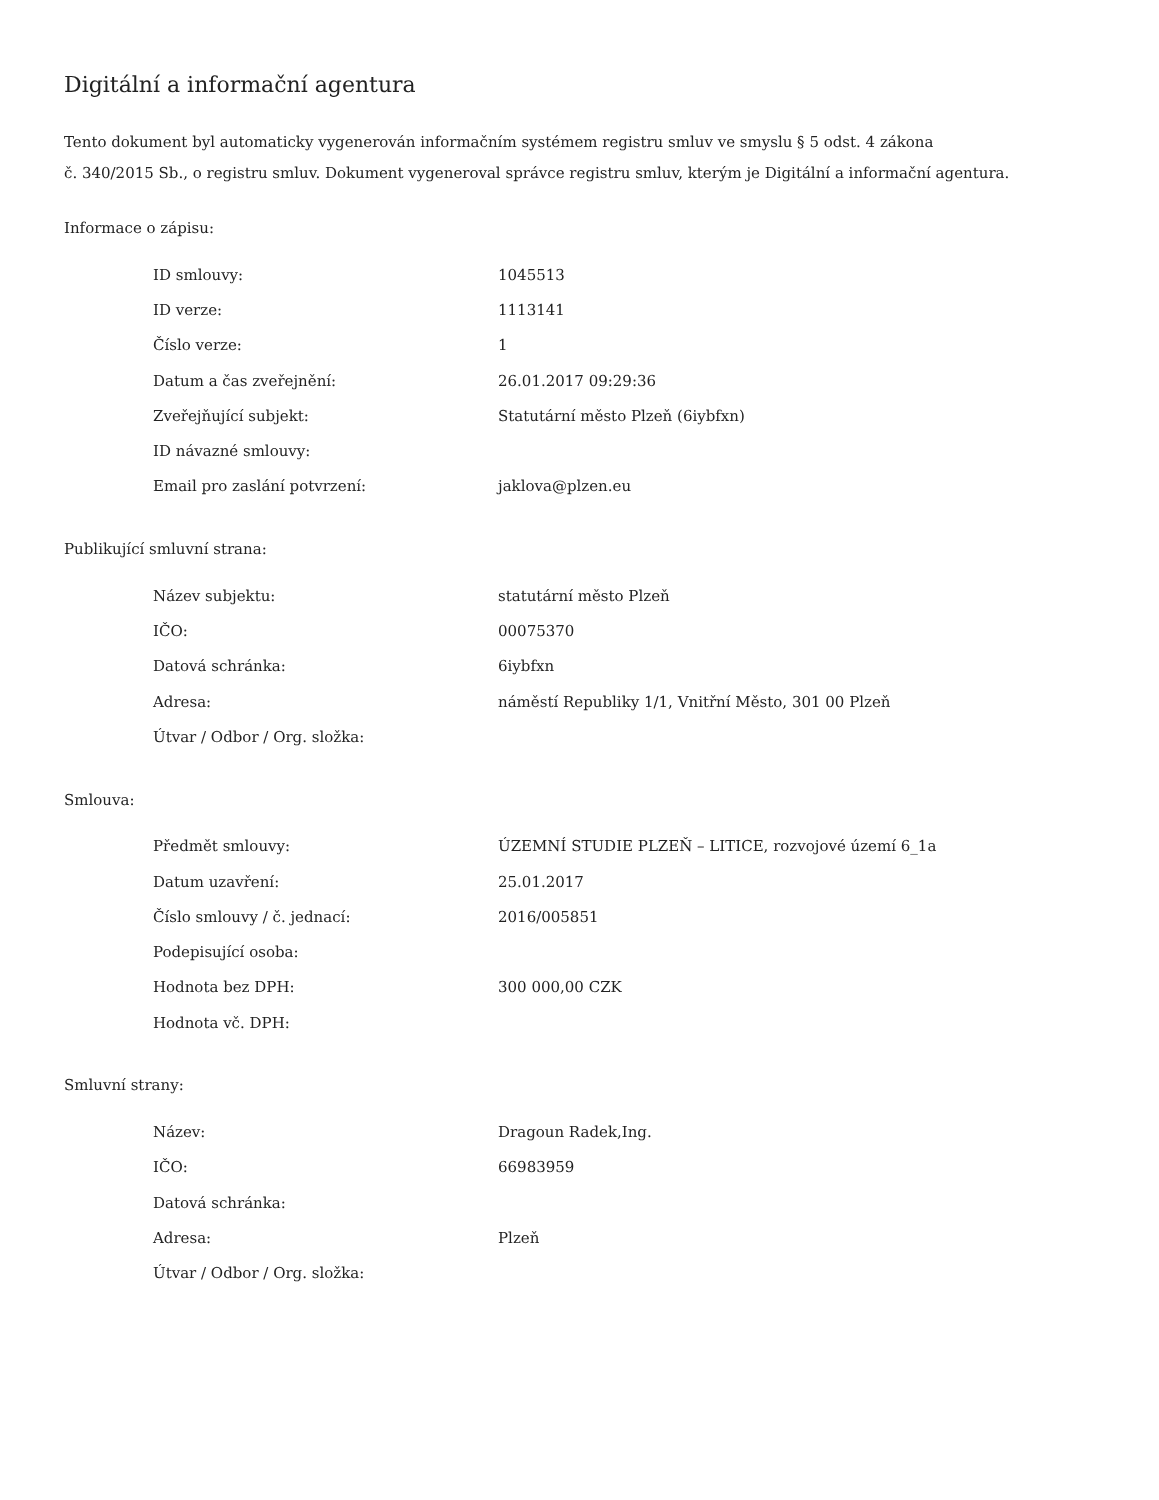Digitální a informační agentura
Tento dokument byl automaticky vygenerován informačním systémem registru smluv ve smyslu § 5 odst. 4 zákona
č. 340/2015 Sb., o registru smluv. Dokument vygeneroval správce registru smluv, kterým je Digitální a informační agentura.
Informace o zápisu:
| ID smlouvy: | 1045513 |
| ID verze: | 1113141 |
| Číslo verze: | 1 |
| Datum a čas zveřejnění: | 26.01.2017 09:29:36 |
| Zveřejňující subjekt: | Statutární město Plzeň (6iybfxn) |
| ID návazné smlouvy: | |
| Email pro zaslání potvrzení: | jaklova@plzen.eu |
Publikující smluvní strana:
| Název subjektu: | statutární město Plzeň |
| IČO: | 00075370 |
| Datová schránka: | 6iybfxn |
| Adresa: | náměstí Republiky 1/1, Vnitřní Město, 301 00 Plzeň |
| Útvar / Odbor / Org. složka: | |
Smlouva:
| Předmět smlouvy: | ÚZEMNÍ STUDIE PLZEŇ – LITICE, rozvojové území 6_1a |
| Datum uzavření: | 25.01.2017 |
| Číslo smlouvy / č. jednací: | 2016/005851 |
| Podepisující osoba: | |
| Hodnota bez DPH: | 300 000,00 CZK |
| Hodnota vč. DPH: | |
Smluvní strany:
| Název: | Dragoun Radek,Ing. |
| IČO: | 66983959 |
| Datová schránka: | |
| Adresa: | Plzeň |
| Útvar / Odbor / Org. složka: | |